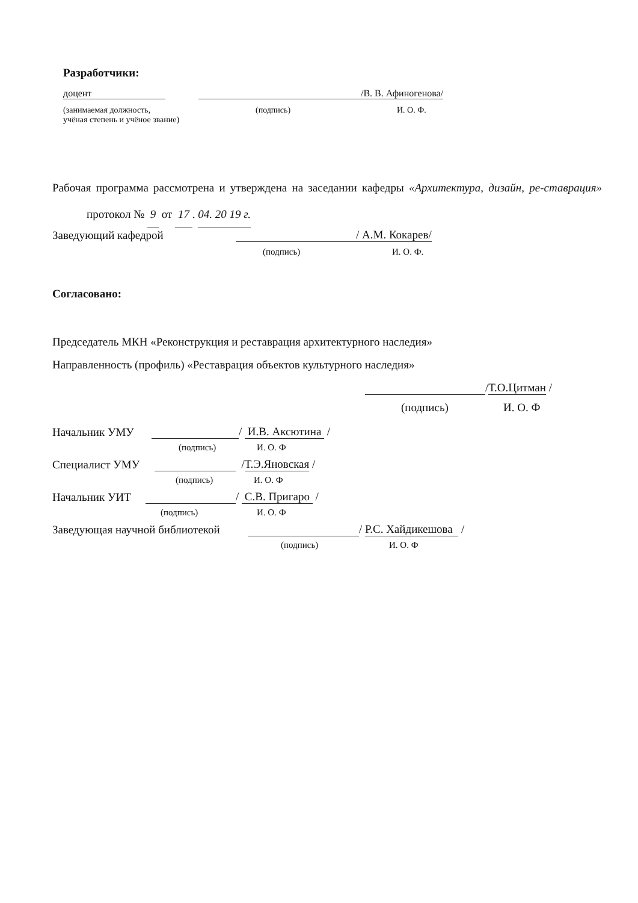Разработчики:
доцент /В. В. Афиногенова/
(занимаемая должность, (подпись) И. О. Ф.
учёная степень и учёное звание)
Рабочая программа рассмотрена и утверждена на заседании кафедры «Архитектура, дизайн, ре-ставрация» протокол № 9 от 17 . 04. 20 19 г.
Заведующий кафедрой / А.М. Кокарев/
(подпись) И. О. Ф.
Согласовано:
Председатель МКН «Реконструкция и реставрация архитектурного наследия»
Направленность (профиль) «Реставрация объектов культурного наследия»
/Т.О.Цитман /
(подпись) И. О. Ф
Начальник УМУ / И.В. Аксютина /
(подпись) И. О. Ф
Специалист УМУ /Т.Э.Яновская /
(подпись) И. О. Ф
Начальник УИТ / С.В. Пригаро /
(подпись) И. О. Ф
Заведующая научной библиотекой / Р.С. Хайдикешова /
(подпись) И. О. Ф